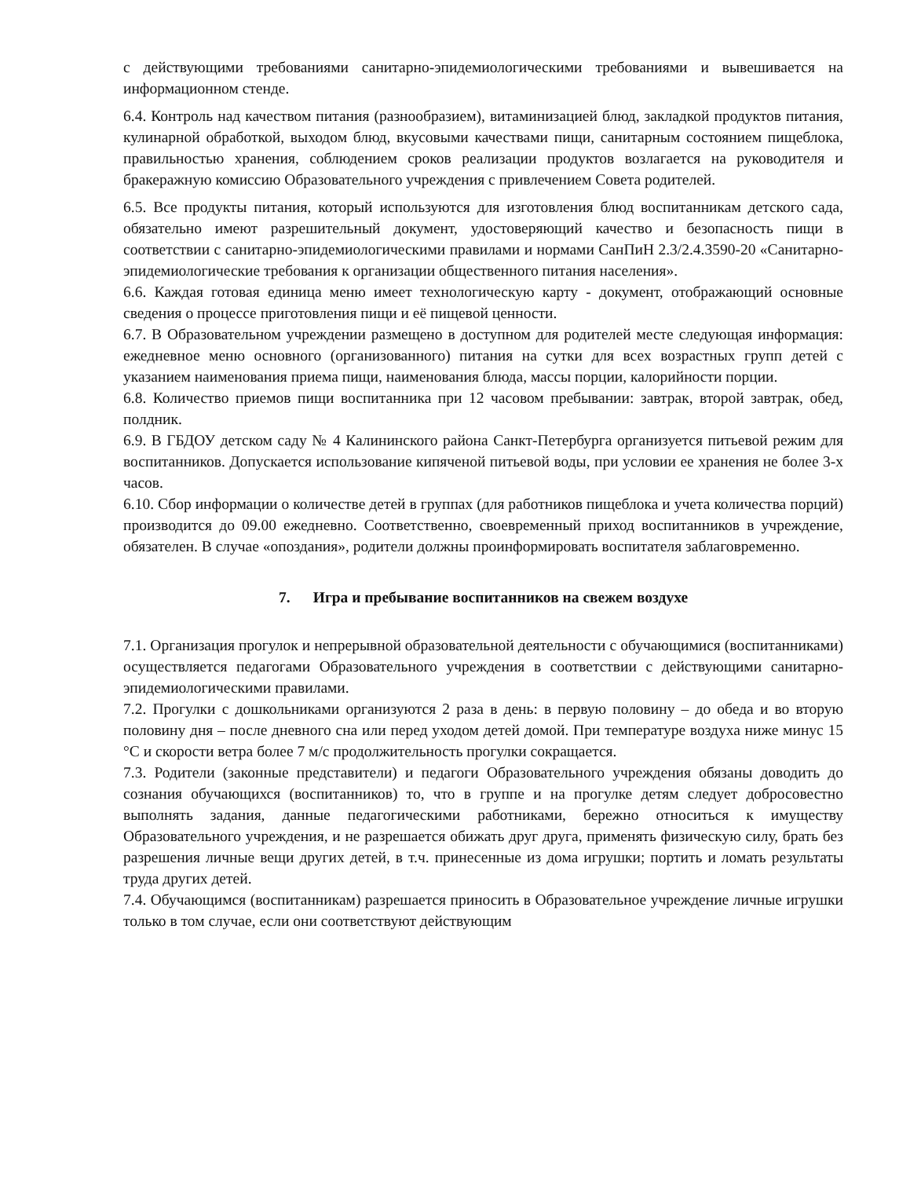с действующими требованиями санитарно-эпидемиологическими требованиями и вывешивается на информационном стенде.
6.4. Контроль над качеством питания (разнообразием), витаминизацией блюд, закладкой продуктов питания, кулинарной обработкой, выходом блюд, вкусовыми качествами пищи, санитарным состоянием пищеблока, правильностью хранения, соблюдением сроков реализации продуктов возлагается на руководителя и бракеражную комиссию Образовательного учреждения с привлечением Совета родителей.
6.5. Все продукты питания, который используются для изготовления блюд воспитанникам детского сада, обязательно имеют разрешительный документ, удостоверяющий качество и безопасность пищи в соответствии с санитарно-эпидемиологическими правилами и нормами СанПиН 2.3/2.4.3590-20 «Санитарно-эпидемиологические требования к организации общественного питания населения».
6.6. Каждая готовая единица меню имеет технологическую карту - документ, отображающий основные сведения о процессе приготовления пищи и её пищевой ценности.
6.7. В Образовательном учреждении размещено в доступном для родителей месте следующая информация: ежедневное меню основного (организованного) питания на сутки для всех возрастных групп детей с указанием наименования приема пищи, наименования блюда, массы порции, калорийности порции.
6.8. Количество приемов пищи воспитанника при 12 часовом пребывании: завтрак, второй завтрак, обед, полдник.
6.9. В ГБДОУ детском саду № 4 Калининского района Санкт-Петербурга организуется питьевой режим для воспитанников. Допускается использование кипяченой питьевой воды, при условии ее хранения не более 3-х часов.
6.10. Сбор информации о количестве детей в группах (для работников пищеблока и учета количества порций) производится до 09.00 ежедневно. Соответственно, своевременный приход воспитанников в учреждение, обязателен. В случае «опоздания», родители должны проинформировать воспитателя заблаговременно.
7. Игра и пребывание воспитанников на свежем воздухе
7.1. Организация прогулок и непрерывной образовательной деятельности с обучающимися (воспитанниками) осуществляется педагогами Образовательного учреждения в соответствии с действующими санитарно-эпидемиологическими правилами.
7.2. Прогулки с дошкольниками организуются 2 раза в день: в первую половину – до обеда и во вторую половину дня – после дневного сна или перед уходом детей домой. При температуре воздуха ниже минус 15 °С и скорости ветра более 7 м/с продолжительность прогулки сокращается.
7.3. Родители (законные представители) и педагоги Образовательного учреждения обязаны доводить до сознания обучающихся (воспитанников) то, что в группе и на прогулке детям следует добросовестно выполнять задания, данные педагогическими работниками, бережно относиться к имуществу Образовательного учреждения, и не разрешается обижать друг друга, применять физическую силу, брать без разрешения личные вещи других детей, в т.ч. принесенные из дома игрушки; портить и ломать результаты труда других детей.
7.4. Обучающимся (воспитанникам) разрешается приносить в Образовательное учреждение личные игрушки только в том случае, если они соответствуют действующим